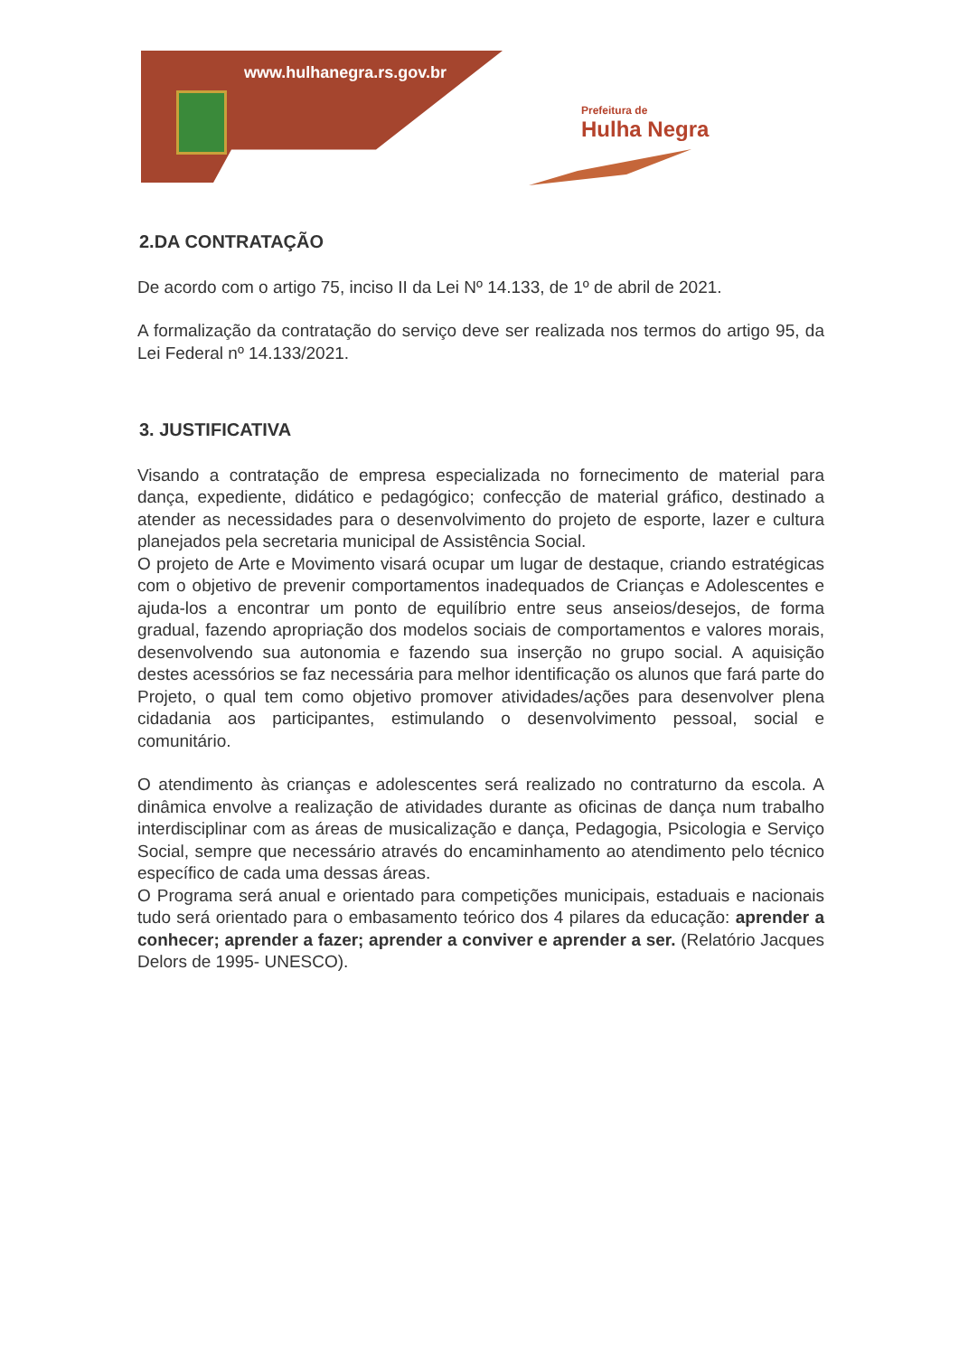www.hulhanegra.rs.gov.br
Prefeitura de
Hulha Negra
2.DA CONTRATAÇÃO
De acordo com o artigo 75, inciso II da Lei Nº 14.133, de 1º de abril de 2021.
A formalização da contratação do serviço deve ser realizada nos termos do artigo 95, da Lei Federal nº 14.133/2021.
3. JUSTIFICATIVA
Visando a contratação de empresa especializada no fornecimento de material para dança, expediente, didático e pedagógico; confecção de material gráfico, destinado a atender as necessidades para o desenvolvimento do projeto de esporte, lazer e cultura planejados pela secretaria municipal de Assistência Social.
O projeto de Arte e Movimento visará ocupar um lugar de destaque, criando estratégicas com o objetivo de prevenir comportamentos inadequados de Crianças e Adolescentes e ajuda-los a encontrar um ponto de equilíbrio entre seus anseios/desejos, de forma gradual, fazendo apropriação dos modelos sociais de comportamentos e valores morais, desenvolvendo sua autonomia e fazendo sua inserção no grupo social. A aquisição destes acessórios se faz necessária para melhor identificação os alunos que fará parte do Projeto, o qual tem como objetivo promover atividades/ações para desenvolver plena cidadania aos participantes, estimulando o desenvolvimento pessoal, social e comunitário.
O atendimento às crianças e adolescentes será realizado no contraturno da escola. A dinâmica envolve a realização de atividades durante as oficinas de dança num trabalho interdisciplinar com as áreas de musicalização e dança, Pedagogia, Psicologia e Serviço Social, sempre que necessário através do encaminhamento ao atendimento pelo técnico específico de cada uma dessas áreas.
O Programa será anual e orientado para competições municipais, estaduais e nacionais tudo será orientado para o embasamento teórico dos 4 pilares da educação: aprender a conhecer; aprender a fazer; aprender a conviver e aprender a ser. (Relatório Jacques Delors de 1995- UNESCO).